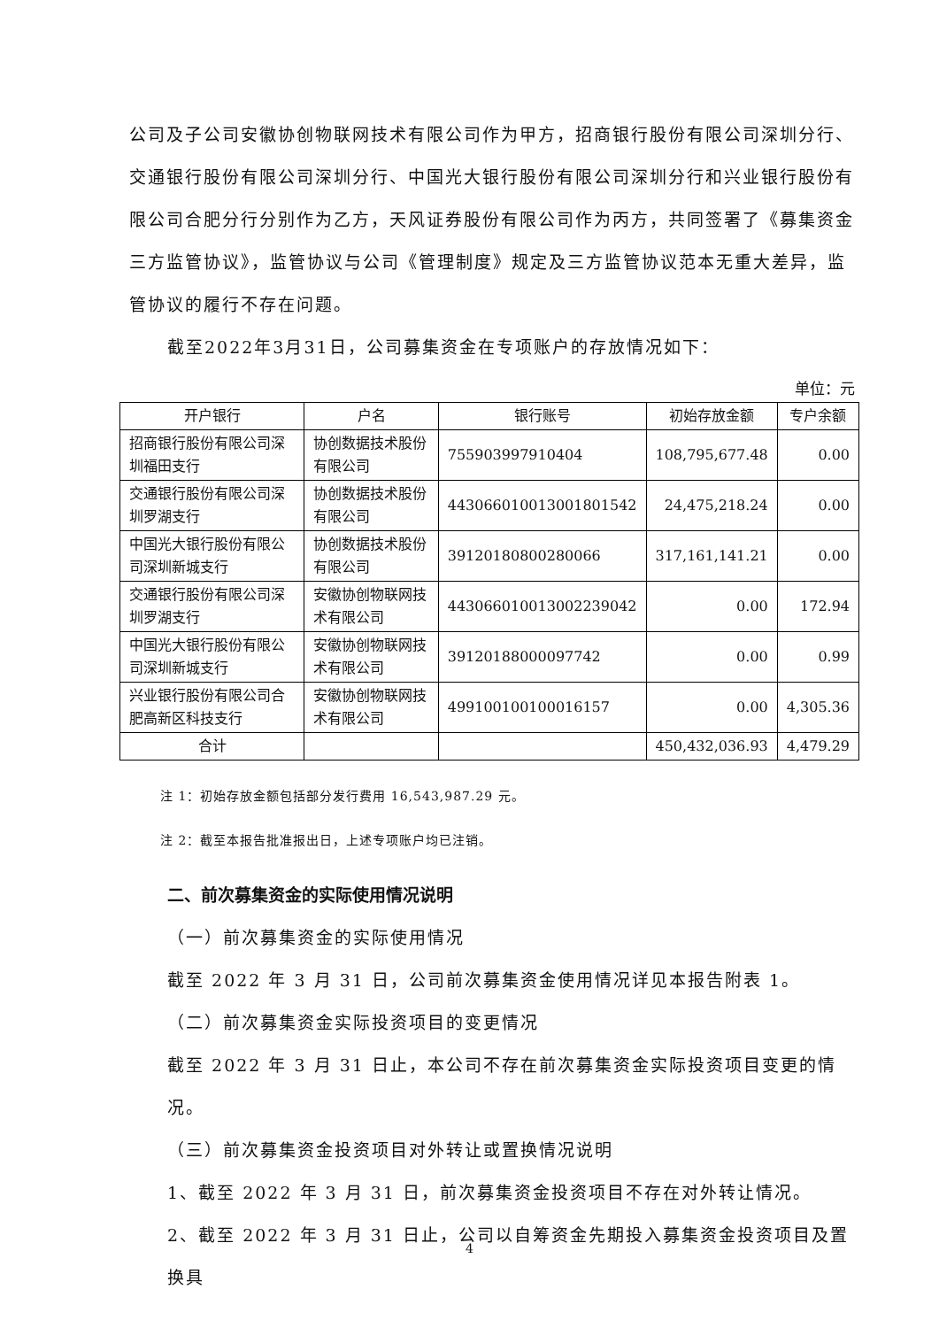公司及子公司安徽协创物联网技术有限公司作为甲方，招商银行股份有限公司深圳分行、交通银行股份有限公司深圳分行、中国光大银行股份有限公司深圳分行和兴业银行股份有限公司合肥分行分别作为乙方，天风证券股份有限公司作为丙方，共同签署了《募集资金三方监管协议》，监管协议与公司《管理制度》规定及三方监管协议范本无重大差异，监管协议的履行不存在问题。
截至2022年3月31日，公司募集资金在专项账户的存放情况如下：
单位：元
| 开户银行 | 户名 | 银行账号 | 初始存放金额 | 专户余额 |
| --- | --- | --- | --- | --- |
| 招商银行股份有限公司深圳福田支行 | 协创数据技术股份有限公司 | 755903997910404 | 108,795,677.48 | 0.00 |
| 交通银行股份有限公司深圳罗湖支行 | 协创数据技术股份有限公司 | 443066010013001801542 | 24,475,218.24 | 0.00 |
| 中国光大银行股份有限公司深圳新城支行 | 协创数据技术股份有限公司 | 39120180800280066 | 317,161,141.21 | 0.00 |
| 交通银行股份有限公司深圳罗湖支行 | 安徽协创物联网技术有限公司 | 443066010013002239042 | 0.00 | 172.94 |
| 中国光大银行股份有限公司深圳新城支行 | 安徽协创物联网技术有限公司 | 39120188000097742 | 0.00 | 0.99 |
| 兴业银行股份有限公司合肥高新区科技支行 | 安徽协创物联网技术有限公司 | 499100100100016157 | 0.00 | 4,305.36 |
| 合计 | | | 450,432,036.93 | 4,479.29 |
注 1：初始存放金额包括部分发行费用 16,543,987.29 元。
注 2：截至本报告批准报出日，上述专项账户均已注销。
二、前次募集资金的实际使用情况说明
（一）前次募集资金的实际使用情况
截至 2022 年 3 月 31 日，公司前次募集资金使用情况详见本报告附表 1。
（二）前次募集资金实际投资项目的变更情况
截至 2022 年 3 月 31 日止，本公司不存在前次募集资金实际投资项目变更的情况。
（三）前次募集资金投资项目对外转让或置换情况说明
1、截至 2022 年 3 月 31 日，前次募集资金投资项目不存在对外转让情况。
2、截至 2022 年 3 月 31 日止，公司以自筹资金先期投入募集资金投资项目及置换具
4